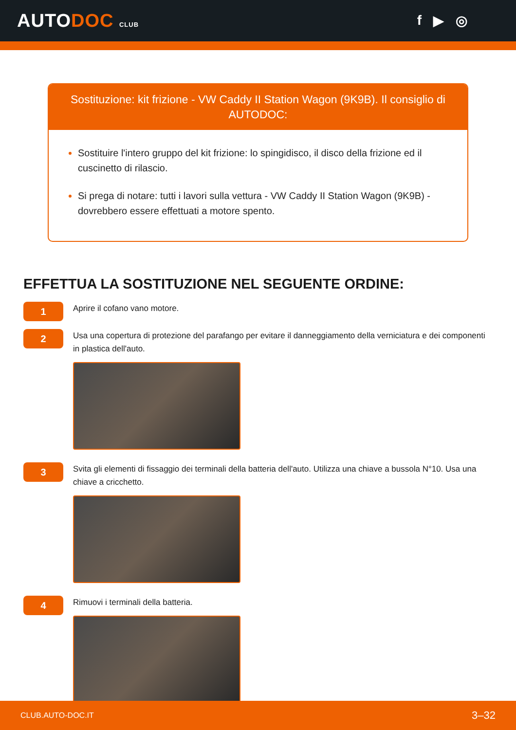AUTODOC CLUB
f ▶ ◎
Sostituzione: kit frizione - VW Caddy II Station Wagon (9K9B). Il consiglio di AUTODOC:
Sostituire l'intero gruppo del kit frizione: lo spingidisco, il disco della frizione ed il cuscinetto di rilascio.
Si prega di notare: tutti i lavori sulla vettura - VW Caddy II Station Wagon (9K9B) - dovrebbero essere effettuati a motore spento.
EFFETTUA LA SOSTITUZIONE NEL SEGUENTE ORDINE:
1
Aprire il cofano vano motore.
2
Usa una copertura di protezione del parafango per evitare il danneggiamento della verniciatura e dei componenti in plastica dell'auto.
3
Svita gli elementi di fissaggio dei terminali della batteria dell'auto. Utilizza una chiave a bussola N°10. Usa una chiave a cricchetto.
4
Rimuovi i terminali della batteria.
CLUB.AUTO-DOC.IT 3–32